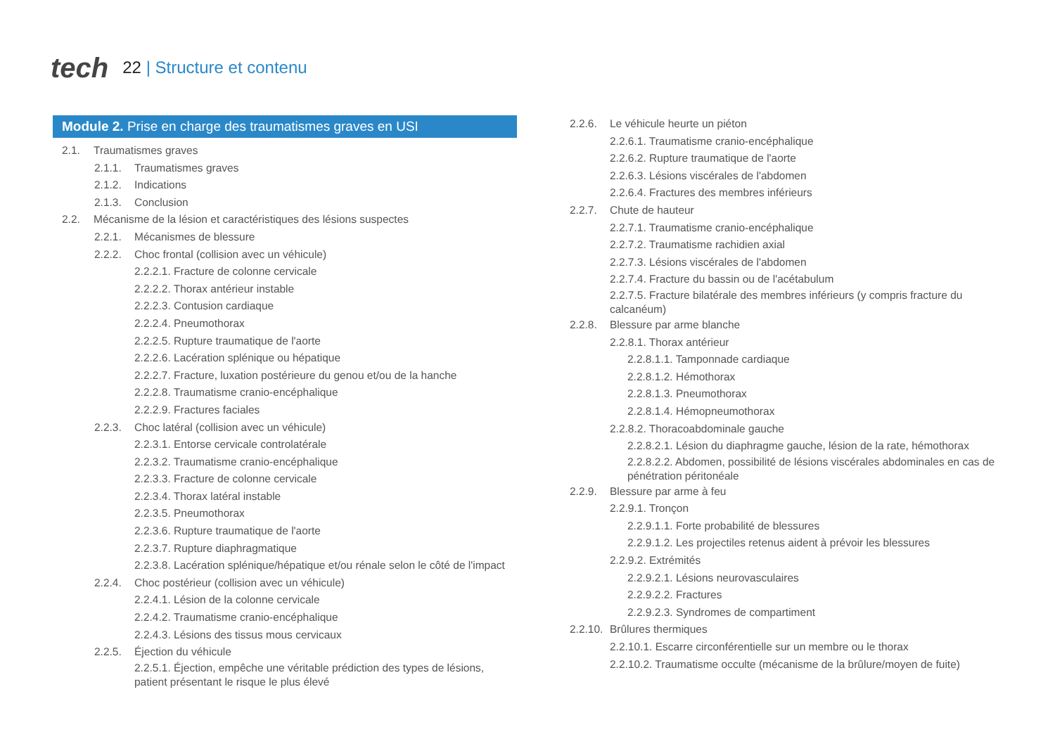tech
22 | Structure et contenu
Module 2. Prise en charge des traumatismes graves en USI
2.1. Traumatismes graves
2.1.1. Traumatismes graves
2.1.2. Indications
2.1.3. Conclusion
2.2. Mécanisme de la lésion et caractéristiques des lésions suspectes
2.2.1. Mécanismes de blessure
2.2.2. Choc frontal (collision avec un véhicule)
2.2.2.1. Fracture de colonne cervicale
2.2.2.2. Thorax antérieur instable
2.2.2.3. Contusion cardiaque
2.2.2.4. Pneumothorax
2.2.2.5. Rupture traumatique de l'aorte
2.2.2.6. Lacération splénique ou hépatique
2.2.2.7. Fracture, luxation postérieure du genou et/ou de la hanche
2.2.2.8. Traumatisme cranio-encéphalique
2.2.2.9. Fractures faciales
2.2.3. Choc latéral (collision avec un véhicule)
2.2.3.1. Entorse cervicale controlatérale
2.2.3.2. Traumatisme cranio-encéphalique
2.2.3.3. Fracture de colonne cervicale
2.2.3.4. Thorax latéral instable
2.2.3.5. Pneumothorax
2.2.3.6. Rupture traumatique de l'aorte
2.2.3.7. Rupture diaphragmatique
2.2.3.8. Lacération splénique/hépatique et/ou rénale selon le côté de l'impact
2.2.4. Choc postérieur (collision avec un véhicule)
2.2.4.1. Lésion de la colonne cervicale
2.2.4.2. Traumatisme cranio-encéphalique
2.2.4.3. Lésions des tissus mous cervicaux
2.2.5. Éjection du véhicule
2.2.5.1. Éjection, empêche une véritable prédiction des types de lésions, patient présentant le risque le plus élevé
2.2.6. Le véhicule heurte un piéton
2.2.6.1. Traumatisme cranio-encéphalique
2.2.6.2. Rupture traumatique de l'aorte
2.2.6.3. Lésions viscérales de l'abdomen
2.2.6.4. Fractures des membres inférieurs
2.2.7. Chute de hauteur
2.2.7.1. Traumatisme cranio-encéphalique
2.2.7.2. Traumatisme rachidien axial
2.2.7.3. Lésions viscérales de l'abdomen
2.2.7.4. Fracture du bassin ou de l'acétabulum
2.2.7.5. Fracture bilatérale des membres inférieurs (y compris fracture du calcanéum)
2.2.8. Blessure par arme blanche
2.2.8.1. Thorax antérieur
2.2.8.1.1. Tamponnade cardiaque
2.2.8.1.2. Hémothorax
2.2.8.1.3. Pneumothorax
2.2.8.1.4. Hémopneumothorax
2.2.8.2. Thoracoabdominale gauche
2.2.8.2.1. Lésion du diaphragme gauche, lésion de la rate, hémothorax
2.2.8.2.2. Abdomen, possibilité de lésions viscérales abdominales en cas de pénétration péritonéale
2.2.9. Blessure par arme à feu
2.2.9.1. Tronçon
2.2.9.1.1. Forte probabilité de blessures
2.2.9.1.2. Les projectiles retenus aident à prévoir les blessures
2.2.9.2. Extrémités
2.2.9.2.1. Lésions neurovasculaires
2.2.9.2.2. Fractures
2.2.9.2.3. Syndromes de compartiment
2.2.10. Brûlures thermiques
2.2.10.1. Escarre circonférentielle sur un membre ou le thorax
2.2.10.2. Traumatisme occulte (mécanisme de la brûlure/moyen de fuite)